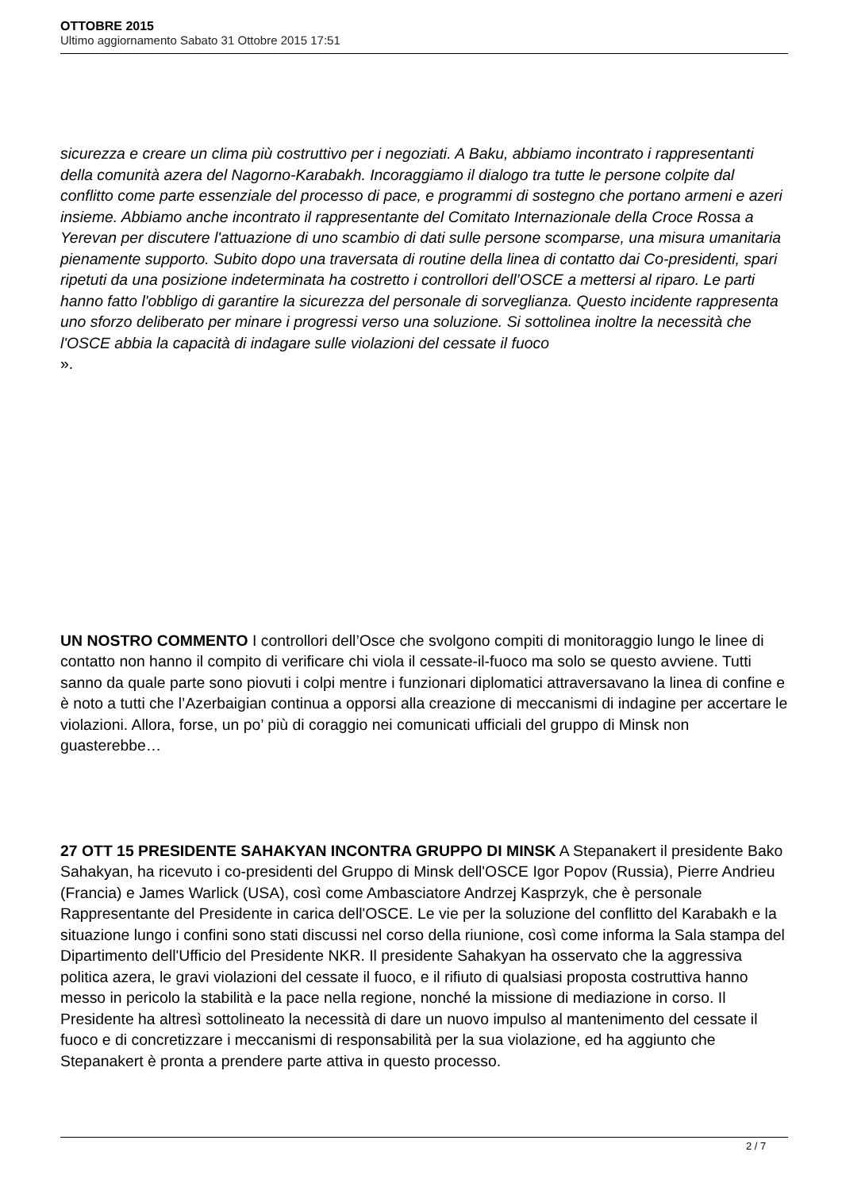OTTOBRE 2015
Ultimo aggiornamento Sabato 31 Ottobre 2015 17:51
sicurezza e creare un clima più costruttivo per i negoziati. A Baku, abbiamo incontrato i rappresentanti della comunità azera del Nagorno-Karabakh. Incoraggiamo il dialogo tra tutte le persone colpite dal conflitto come parte essenziale del processo di pace, e programmi di sostegno che portano armeni e azeri insieme. Abbiamo anche incontrato il rappresentante del Comitato Internazionale della Croce Rossa a Yerevan per discutere l'attuazione di uno scambio di dati sulle persone scomparse, una misura umanitaria pienamente supporto. Subito dopo una traversata di routine della linea di contatto dai Co-presidenti, spari ripetuti da una posizione indeterminata ha costretto i controllori dell’OSCE a mettersi al riparo. Le parti hanno fatto l'obbligo di garantire la sicurezza del personale di sorveglianza. Questo incidente rappresenta uno sforzo deliberato per minare i progressi verso una soluzione. Si sottolinea inoltre la necessità che l'OSCE abbia la capacità di indagare sulle violazioni del cessate il fuoco
».
UN NOSTRO COMMENTO I controllori dell’Osce che svolgono compiti di monitoraggio lungo le linee di contatto non hanno il compito di verificare chi viola il cessate-il-fuoco ma solo se questo avviene. Tutti sanno da quale parte sono piovuti i colpi mentre i funzionari diplomatici attraversavano la linea di confine e è noto a tutti che l’Azerbaigian continua a opporsi alla creazione di meccanismi di indagine per accertare le violazioni. Allora, forse, un po’ più di coraggio nei comunicati ufficiali del gruppo di Minsk non guasterebbe…
27 OTT 15 PRESIDENTE SAHAKYAN INCONTRA GRUPPO DI MINSK A Stepanakert il presidente Bako Sahakyan, ha ricevuto i co-presidenti del Gruppo di Minsk dell'OSCE Igor Popov (Russia), Pierre Andrieu (Francia) e James Warlick (USA), così come Ambasciatore Andrzej Kasprzyk, che è personale Rappresentante del Presidente in carica dell'OSCE. Le vie per la soluzione del conflitto del Karabakh e la situazione lungo i confini sono stati discussi nel corso della riunione, così come informa la Sala stampa del Dipartimento dell'Ufficio del Presidente NKR. Il presidente Sahakyan ha osservato che la aggressiva politica azera, le gravi violazioni del cessate il fuoco, e il rifiuto di qualsiasi proposta costruttiva hanno messo in pericolo la stabilità e la pace nella regione, nonché la missione di mediazione in corso. Il Presidente ha altresì sottolineato la necessità di dare un nuovo impulso al mantenimento del cessate il fuoco e di concretizzare i meccanismi di responsabilità per la sua violazione, ed ha aggiunto che Stepanakert è pronta a prendere parte attiva in questo processo.
2 / 7